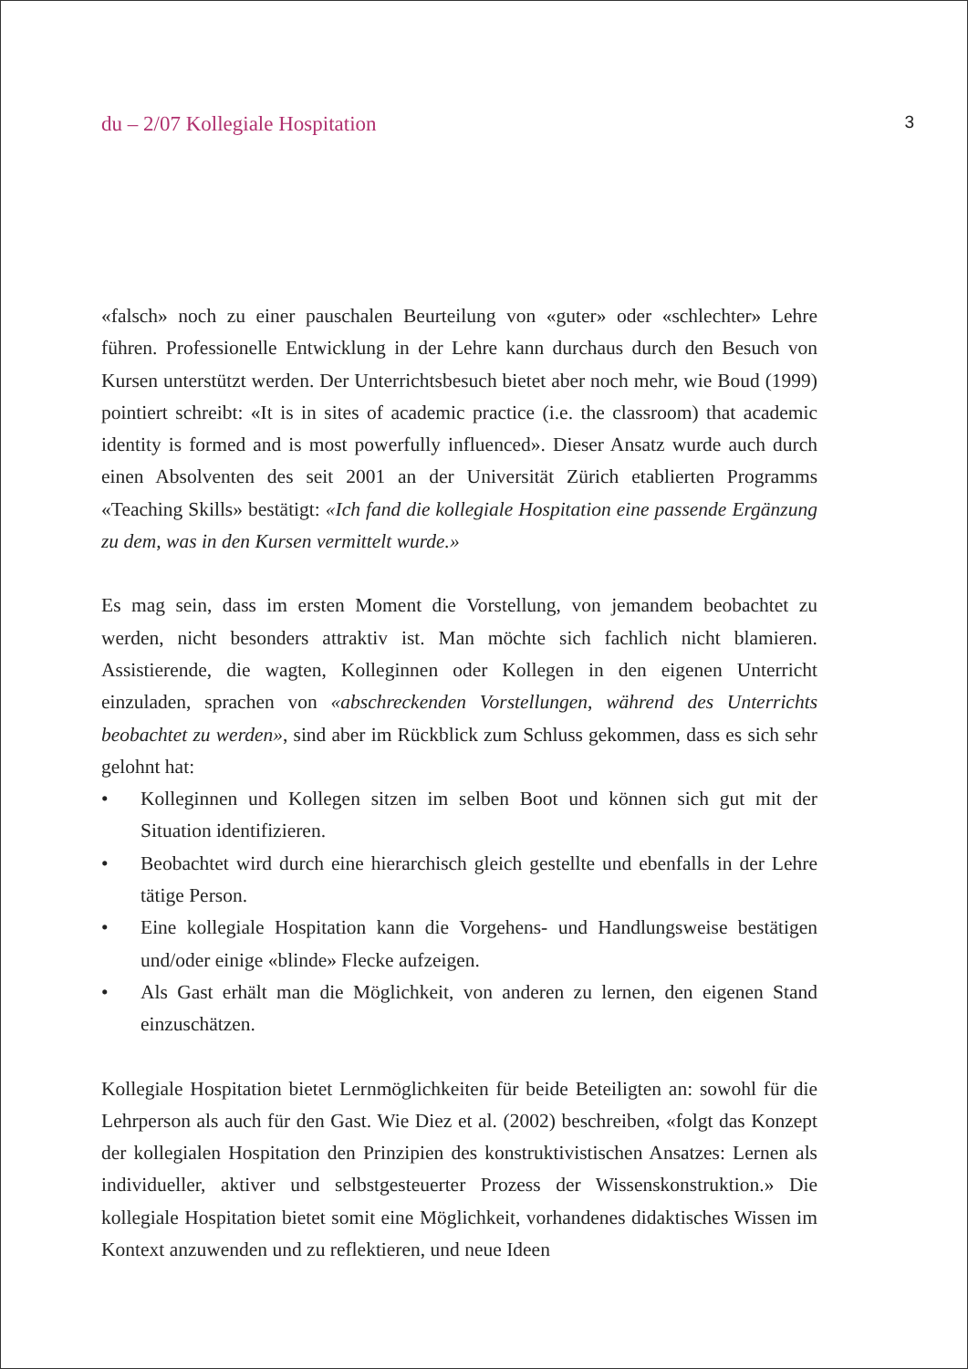du – 2/07 Kollegiale Hospitation 3
«falsch» noch zu einer pauschalen Beurteilung von «guter» oder «schlechter» Lehre führen. Professionelle Entwicklung in der Lehre kann durchaus durch den Besuch von Kursen unterstützt werden. Der Unterrichtsbesuch bietet aber noch mehr, wie Boud (1999) pointiert schreibt: «It is in sites of academic practice (i.e. the classroom) that academic identity is formed and is most powerfully influenced». Dieser Ansatz wurde auch durch einen Absolventen des seit 2001 an der Universität Zürich etablierten Programms «Teaching Skills» bestätigt: «Ich fand die kollegiale Hospitation eine passende Ergänzung zu dem, was in den Kursen vermittelt wurde.»
Es mag sein, dass im ersten Moment die Vorstellung, von jemandem beobachtet zu werden, nicht besonders attraktiv ist. Man möchte sich fachlich nicht blamieren. Assistierende, die wagten, Kolleginnen oder Kollegen in den eigenen Unterricht einzuladen, sprachen von «abschreckenden Vorstellungen, während des Unterrichts beobachtet zu werden», sind aber im Rückblick zum Schluss gekommen, dass es sich sehr gelohnt hat:
• Kolleginnen und Kollegen sitzen im selben Boot und können sich gut mit der Situation identifizieren.
• Beobachtet wird durch eine hierarchisch gleich gestellte und ebenfalls in der Lehre tätige Person.
• Eine kollegiale Hospitation kann die Vorgehens- und Handlungsweise bestätigen und/oder einige «blinde» Flecke aufzeigen.
• Als Gast erhält man die Möglichkeit, von anderen zu lernen, den eigenen Stand einzuschätzen.
Kollegiale Hospitation bietet Lernmöglichkeiten für beide Beteiligten an: sowohl für die Lehrperson als auch für den Gast. Wie Diez et al. (2002) beschreiben, «folgt das Konzept der kollegialen Hospitation den Prinzipien des konstruktivistischen Ansatzes: Lernen als individueller, aktiver und selbstgesteuerter Prozess der Wissenskonstruktion.» Die kollegiale Hospitation bietet somit eine Möglichkeit, vorhandenes didaktisches Wissen im Kontext anzuwenden und zu reflektieren, und neue Ideen